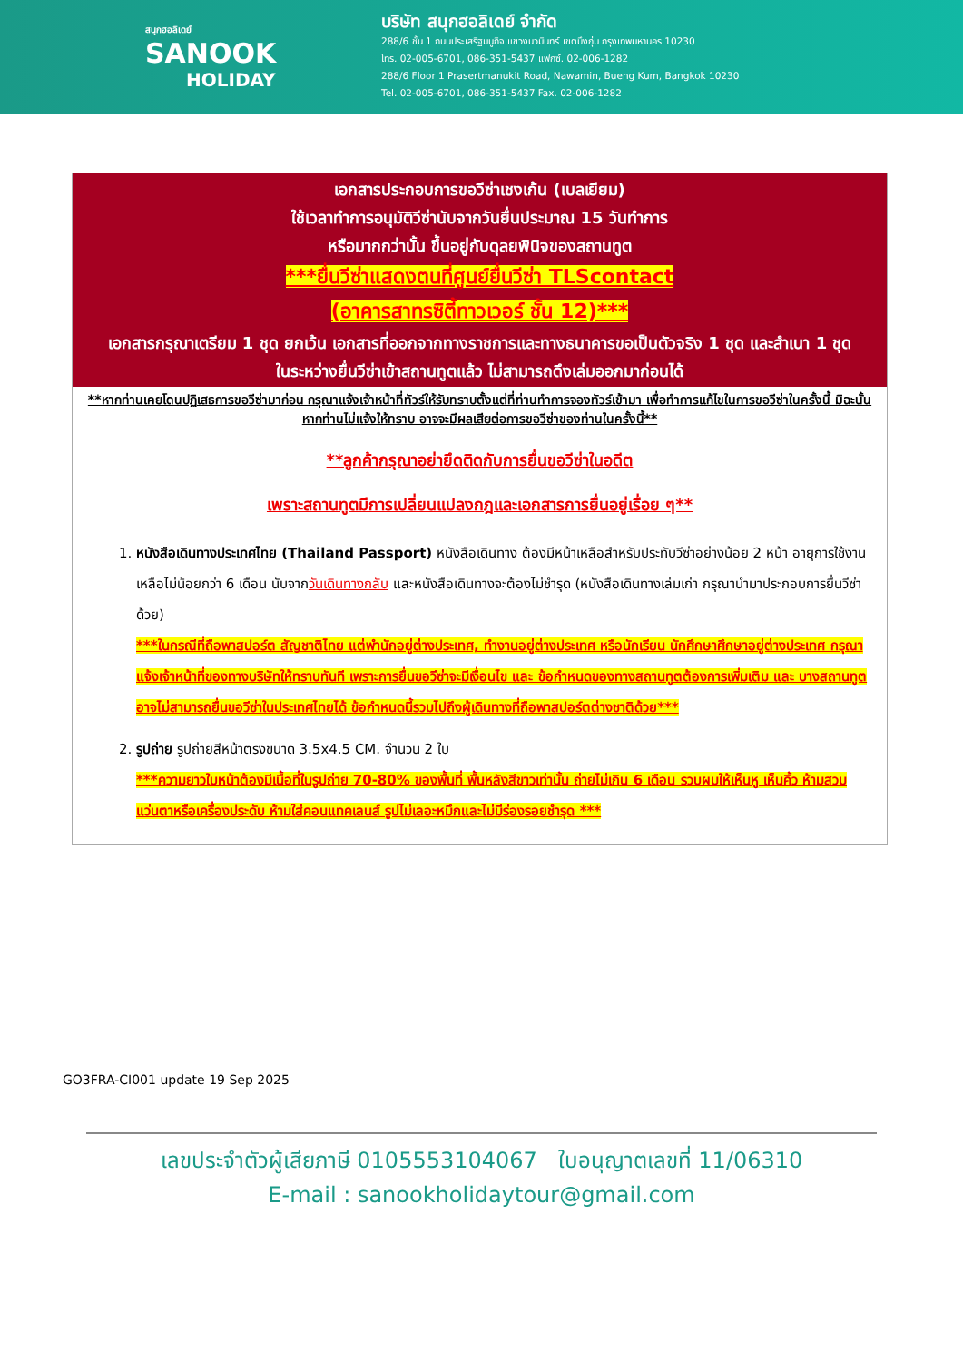สนุกฮอลิเดย์
SANOOK
HOLIDAY
บริษัท สนุกฮอลิเดย์ จำกัด
288/6 ชั้น 1 ถนนประเสริฐมนูกิจ แขวงนวมินทร์ เขตบึงกุ่ม กรุงเทพมหานคร 10230
โทร. 02-005-6701, 086-351-5437 แฟกซ์. 02-006-1282
288/6 Floor 1 Prasertmanukit Road, Nawamin, Bueng Kum, Bangkok 10230
Tel. 02-005-6701, 086-351-5437 Fax. 02-006-1282
| เอกสารประกอบการขอวีซ่าเชงเก้น (เบลเยียม) ใช้เวลาทำการอนุมัติวีซ่านับจากวันยื่นประมาณ 15 วันทำการ หรือมากกว่านั้น ขึ้นอยู่กับดุลยพินิจของสถานทูต ***ยื่นวีซ่าแสดงตนที่ศูนย์ยื่นวีซ่า TLScontact (อาคารสาทรซิตี้ทาวเวอร์ ชั้น 12)*** เอกสารกรุณาเตรียม 1 ชุด ยกเว้น เอกสารที่ออกจากทางราชการและทางธนาคารขอเป็นตัวจริง 1 ชุด และสำเนา 1 ชุด ในระหว่างยื่นวีซ่าเข้าสถานทูตแล้ว ไม่สามารถดึงเล่มออกมาก่อนได้ |
| **หากท่านเคยโดนปฏิเสธการขอวีซ่ามาก่อน กรุณาแจ้งเจ้าหน้าที่ทัวร์ให้รับทราบตั้งแต่ที่ท่านทำการจองทัวร์เข้ามา เพื่อทำการแก้ไขในการขอวีซ่าในครั้งนี้ มิฉะนั้นหากท่านไม่แจ้งให้ทราบ อาจจะมีผลเสียต่อการขอวีซ่าของท่านในครั้งนี้** **ลูกค้ากรุณาอย่ายึดติดกับการยื่นขอวีซ่าในอดีต เพราะสถานทูตมีการเปลี่ยนแปลงกฎและเอกสารการยื่นอยู่เรื่อย ๆ** 1. หนังสือเดินทางประเทศไทย (Thailand Passport) หนังสือเดินทาง ต้องมีหน้าเหลือสำหรับประทับวีซ่าอย่างน้อย 2 หน้า อายุการใช้งานเหลือไม่น้อยกว่า 6 เดือน นับจาก วันเดินทางกลับ และหนังสือเดินทางจะต้องไม่ชำรุด (หนังสือเดินทางเล่มเก่า กรุณานำมาประกอบการยื่นวีซ่าด้วย) ***ในกรณีที่ถือพาสปอร์ต สัญชาติไทย แต่พำนักอยู่ต่างประเทศ, ทำงานอยู่ต่างประเทศ หรือนักเรียน นักศึกษาศึกษาอยู่ต่างประเทศ กรุณาแจ้งเจ้าหน้าที่ของทางบริษัทให้ทราบทันที เพราะการยื่นขอวีซ่าจะมีเงื่อนไข และ ข้อกำหนดของทางสถานทูตต้องการเพิ่มเติม และ บางสถานทูตอาจไม่สามารถยื่นขอวีซ่าในประเทศไทยได้ ข้อกำหนดนี้รวมไปถึงผู้เดินทางที่ถือพาสปอร์ตต่างชาติด้วย*** 2. รูปถ่าย รูปถ่ายสีหน้าตรงขนาด 3.5x4.5 CM. จำนวน 2 ใบ ***ความยาวใบหน้าต้องมีเนื้อที่ในรูปถ่าย 70-80% ของพื้นที่ พื้นหลังสีขาวเท่านั้น ถ่ายไม่เกิน 6 เดือน รวบผมให้เห็นหู เห็นคิ้ว ห้ามสวมแว่นตาหรือเครื่องประดับ ห้ามใส่คอนแทคเลนส์ รูปไม่เลอะหมึกและไม่มีร่องรอยชำรุด *** |
GO3FRA-CI001 update 19 Sep 2025
เลขประจำตัวผู้เสียภาษี 0105553104067 ใบอนุญาตเลขที่ 11/06310
E-mail : sanookholidaytour@gmail.com